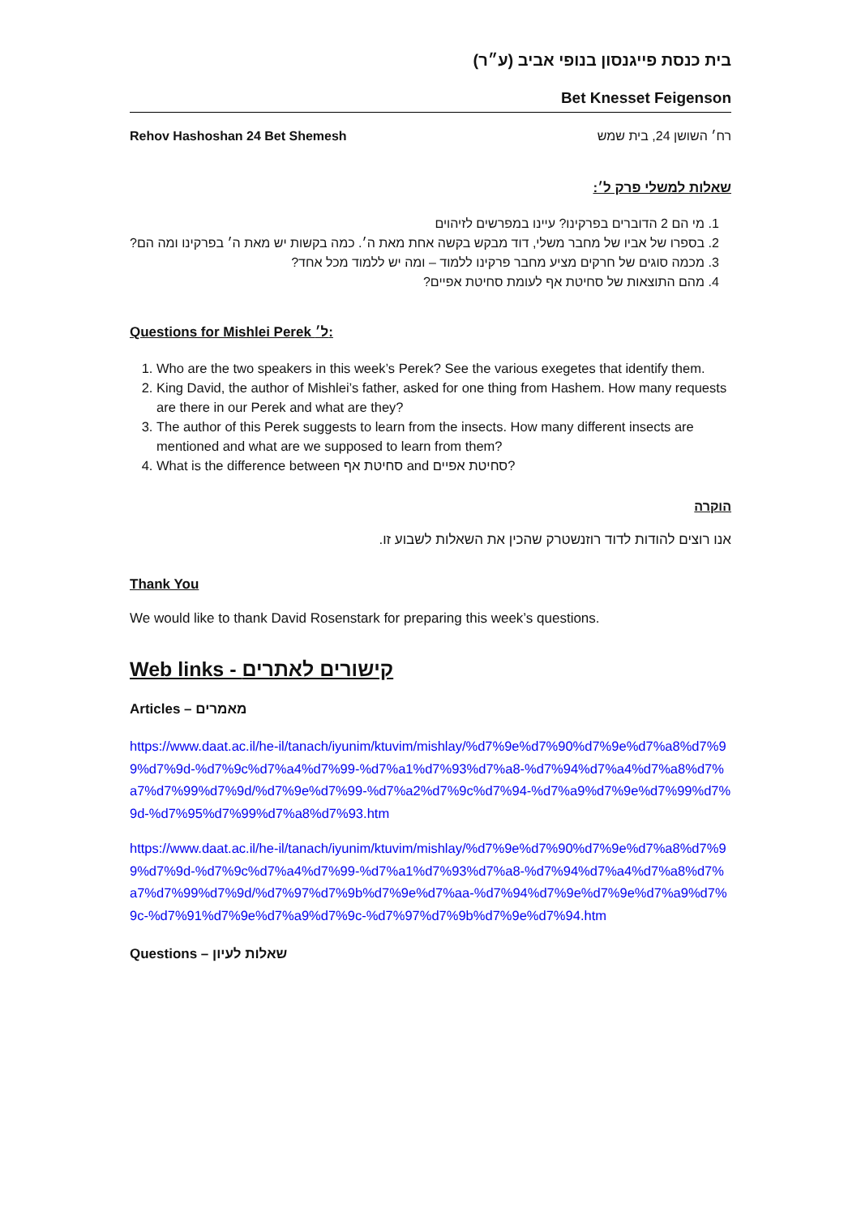בית כנסת פייגנסון בנופי אביב (ע״ר)
Bet Knesset Feigenson
Rehov Hashoshan 24 Bet Shemesh רח׳ השושן 24, בית שמש
שאלות למשלי פרק ל׳:
1. מי הם 2 הדוברים בפרקינו? עיינו במפרשים לזיהוים
2. בספרו של אביו של מחבר משלי, דוד מבקש בקשה אחת מאת ה׳. כמה בקשות יש מאת ה׳ בפרקינו ומה הם?
3. מכמה סוגים של חרקים מציע מחבר פרקינו ללמוד – ומה יש ללמוד מכל אחד?
4. מהם התוצאות של סחיטת אף לעומת סחיטת אפיים?
Questions for Mishlei Perek ל׳:
1. Who are the two speakers in this week’s Perek? See the various exegetes that identify them.
2. King David, the author of Mishlei’s father, asked for one thing from Hashem. How many requests are there in our Perek and what are they?
3. The author of this Perek suggests to learn from the insects. How many different insects are mentioned and what are we supposed to learn from them?
4. What is the difference between סחיטת אף and סחיטת אפיים?
הוקרה
אנו רוצים להודות לדוד רוזנשטרק שהכין את השאלות לשבוע זו.
Thank You
We would like to thank David Rosenstark for preparing this week’s questions.
Web links - קישורים לאתרים
Articles – מאמרים
https://www.daat.ac.il/he-il/tanach/iyunim/ktuvim/mishlay/%d7%9e%d7%90%d7%9e%d7%a8%d7%99%d7%9d-%d7%9c%d7%a4%d7%99-%d7%a1%d7%93%d7%a8-%d7%94%d7%a4%d7%a8%d7%a7%d7%99%d7%9d/%d7%9e%d7%99-%d7%a2%d7%9c%d7%94-%d7%a9%d7%9e%d7%99%d7%9d-%d7%95%d7%99%d7%a8%d7%93.htm
https://www.daat.ac.il/he-il/tanach/iyunim/ktuvim/mishlay/%d7%9e%d7%90%d7%9e%d7%a8%d7%99%d7%9d-%d7%9c%d7%a4%d7%99-%d7%a1%d7%93%d7%a8-%d7%94%d7%a4%d7%a8%d7%a7%d7%99%d7%9d/%d7%97%d7%9b%d7%9e%d7%aa-%d7%94%d7%9e%d7%9e%d7%a9%d7%9c-%d7%91%d7%9e%d7%a9%d7%9c-%d7%97%d7%9b%d7%9e%d7%94.htm
Questions – שאלות לעיון